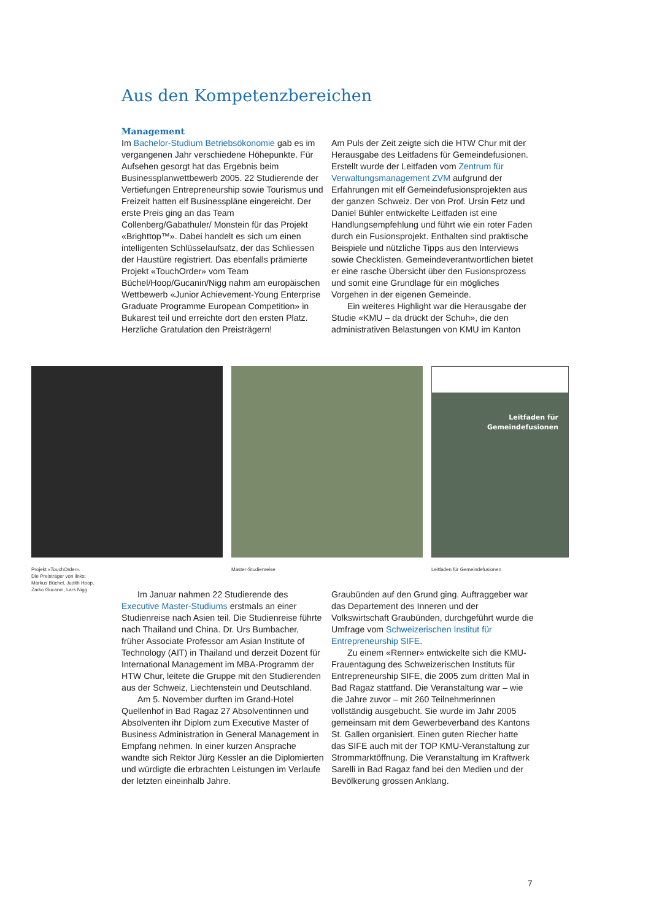Aus den Kompetenzbereichen
Management
Im Bachelor-Studium Betriebsökonomie gab es im vergangenen Jahr verschiedene Höhepunkte. Für Aufsehen gesorgt hat das Ergebnis beim Businessplanwettbewerb 2005. 22 Studierende der Vertiefungen Entrepreneurship sowie Tourismus und Freizeit hatten elf Businesspläne eingereicht. Der erste Preis ging an das Team Collenberg/Gabathuler/ Monstein für das Projekt «Brighttop™». Dabei handelt es sich um einen intelligenten Schlüsselaufsatz, der das Schliessen der Haustüre registriert. Das ebenfalls prämierte Projekt «TouchOrder» vom Team Büchel/Hoop/Gucanin/Nigg nahm am europäischen Wettbewerb «Junior Achievement-Young Enterprise Graduate Programme European Competition» in Bukarest teil und erreichte dort den ersten Platz. Herzliche Gratulation den Preisträgern!
Am Puls der Zeit zeigte sich die HTW Chur mit der Herausgabe des Leitfadens für Gemeindefusionen. Erstellt wurde der Leitfaden vom Zentrum für Verwaltungsmanagement ZVM aufgrund der Erfahrungen mit elf Gemeindefusionsprojekten aus der ganzen Schweiz. Der von Prof. Ursin Fetz und Daniel Bühler entwickelte Leitfaden ist eine Handlungsempfehlung und führt wie ein roter Faden durch ein Fusionsprojekt. Enthalten sind praktische Beispiele und nützliche Tipps aus den Interviews sowie Checklisten. Gemeindeverantwortlichen bietet er eine rasche Übersicht über den Fusionsprozess und somit eine Grundlage für ein mögliches Vorgehen in der eigenen Gemeinde.
Ein weiteres Highlight war die Herausgabe der Studie «KMU – da drückt der Schuh», die den administrativen Belastungen von KMU im Kanton
Projekt «TouchOrder».
Die Preisträger von links:
Markus Büchel, Judith Hoop,
Zarko Gucanin, Lars Nigg
Master-Studienreise
Leitfaden für
Gemeindefusionen
Leitfaden für Gemeindefusionen
Im Januar nahmen 22 Studierende des Executive Master-Studiums erstmals an einer Studienreise nach Asien teil. Die Studienreise führte nach Thailand und China. Dr. Urs Bumbacher, früher Associate Professor am Asian Institute of Technology (AIT) in Thailand und derzeit Dozent für International Management im MBA-Programm der HTW Chur, leitete die Gruppe mit den Studierenden aus der Schweiz, Liechtenstein und Deutschland.
Am 5. November durften im Grand-Hotel Quellenhof in Bad Ragaz 27 Absolventinnen und Absolventen ihr Diplom zum Executive Master of Business Administration in General Management in Empfang nehmen. In einer kurzen Ansprache wandte sich Rektor Jürg Kessler an die Diplomierten und würdigte die erbrachten Leistungen im Verlaufe der letzten eineinhalb Jahre.
Graubünden auf den Grund ging. Auftraggeber war das Departement des Inneren und der Volkswirtschaft Graubünden, durchgeführt wurde die Umfrage vom Schweizerischen Institut für Entrepreneurship SIFE.
Zu einem «Renner» entwickelte sich die KMU-Frauentagung des Schweizerischen Instituts für Entrepreneurship SIFE, die 2005 zum dritten Mal in Bad Ragaz stattfand. Die Veranstaltung war – wie die Jahre zuvor – mit 260 Teilnehmerinnen vollständig ausgebucht. Sie wurde im Jahr 2005 gemeinsam mit dem Gewerbeverband des Kantons St. Gallen organisiert. Einen guten Riecher hatte das SIFE auch mit der TOP KMU-Veranstaltung zur Strommarktöffnung. Die Veranstaltung im Kraftwerk Sarelli in Bad Ragaz fand bei den Medien und der Bevölkerung grossen Anklang.
7